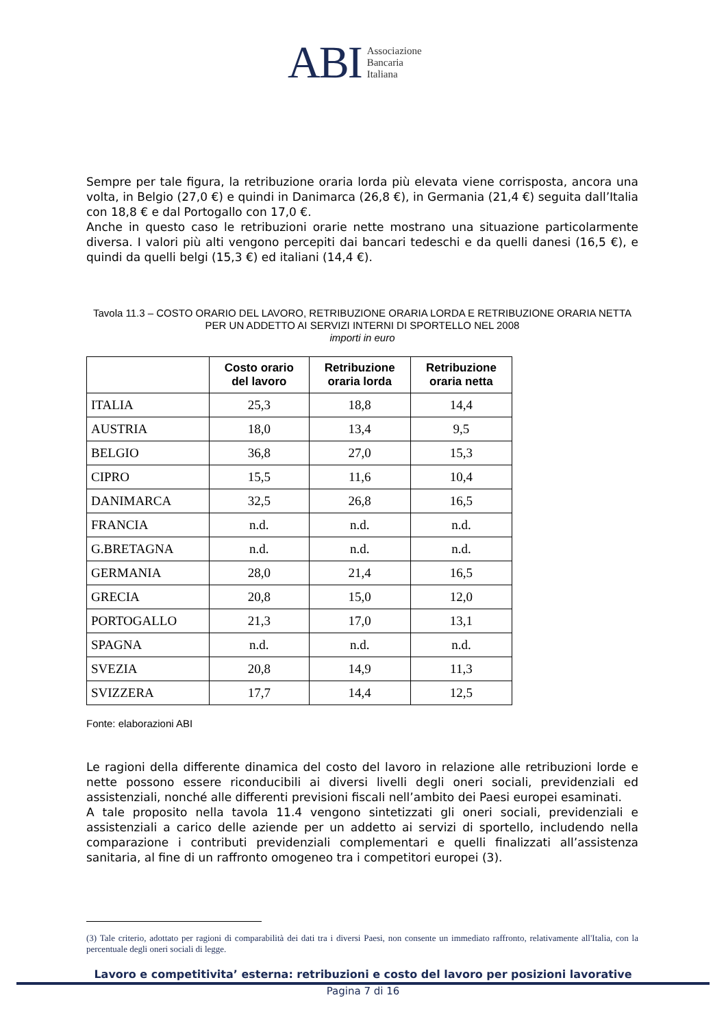ABI Associazione
Bancaria
Italiana
Sempre per tale figura, la retribuzione oraria lorda più elevata viene corrisposta, ancora una volta, in Belgio (27,0 €) e quindi in Danimarca (26,8 €), in Germania (21,4 €) seguita dall’Italia con 18,8 € e dal Portogallo con 17,0 €.
Anche in questo caso le retribuzioni orarie nette mostrano una situazione particolarmente diversa. I valori più alti vengono percepiti dai bancari tedeschi e da quelli danesi (16,5 €), e quindi da quelli belgi (15,3 €) ed italiani (14,4 €).
Tavola 11.3 – COSTO ORARIO DEL LAVORO, RETRIBUZIONE ORARIA LORDA E RETRIBUZIONE ORARIA NETTA PER UN ADDETTO AI SERVIZI INTERNI DI SPORTELLO NEL 2008
importi in euro
| | Costo orario del lavoro | Retribuzione oraria lorda | Retribuzione oraria netta |
| --- | --- | --- | --- |
| ITALIA | 25,3 | 18,8 | 14,4 |
| AUSTRIA | 18,0 | 13,4 | 9,5 |
| BELGIO | 36,8 | 27,0 | 15,3 |
| CIPRO | 15,5 | 11,6 | 10,4 |
| DANIMARCA | 32,5 | 26,8 | 16,5 |
| FRANCIA | n.d. | n.d. | n.d. |
| G.BRETAGNA | n.d. | n.d. | n.d. |
| GERMANIA | 28,0 | 21,4 | 16,5 |
| GRECIA | 20,8 | 15,0 | 12,0 |
| PORTOGALLO | 21,3 | 17,0 | 13,1 |
| SPAGNA | n.d. | n.d. | n.d. |
| SVEZIA | 20,8 | 14,9 | 11,3 |
| SVIZZERA | 17,7 | 14,4 | 12,5 |
Fonte: elaborazioni ABI
Le ragioni della differente dinamica del costo del lavoro in relazione alle retribuzioni lorde e nette possono essere riconducibili ai diversi livelli degli oneri sociali, previdenziali ed assistenziali, nonché alle differenti previsioni fiscali nell’ambito dei Paesi europei esaminati.
A tale proposito nella tavola 11.4 vengono sintetizzati gli oneri sociali, previdenziali e assistenziali a carico delle aziende per un addetto ai servizi di sportello, includendo nella comparazione i contributi previdenziali complementari e quelli finalizzati all’assistenza sanitaria, al fine di un raffronto omogeneo tra i competitori europei (3).
(3) Tale criterio, adottato per ragioni di comparabilità dei dati tra i diversi Paesi, non consente un immediato raffronto, relativamente all'Italia, con la percentuale degli oneri sociali di legge.
Lavoro e competitivita’ esterna: retribuzioni e costo del lavoro per posizioni lavorative
Pagina 7 di 16